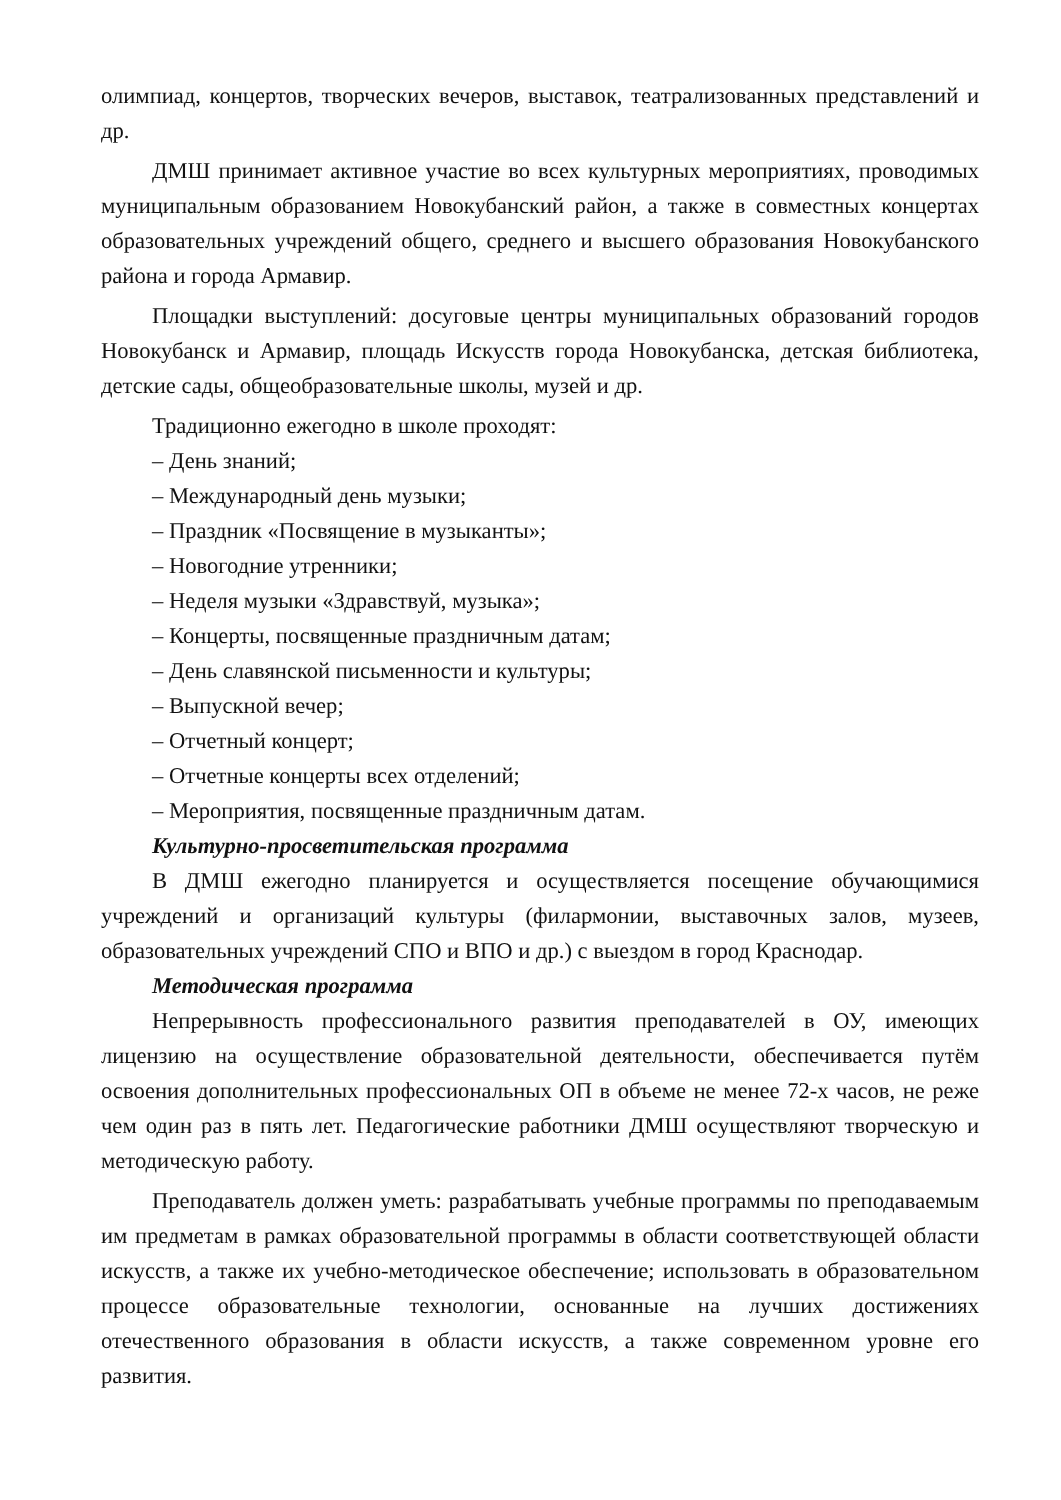олимпиад, концертов, творческих вечеров, выставок, театрализованных представлений и др.
ДМШ принимает активное участие во всех культурных мероприятиях, проводимых муниципальным образованием Новокубанский район, а также в совместных концертах образовательных учреждений общего, среднего и высшего образования Новокубанского района и города Армавир.
Площадки выступлений: досуговые центры муниципальных образований городов Новокубанск и Армавир, площадь Искусств города Новокубанска, детская библиотека, детские сады, общеобразовательные школы, музей и др.
Традиционно ежегодно в школе проходят:
– День знаний;
– Международный день музыки;
– Праздник «Посвящение в музыканты»;
– Новогодние утренники;
– Неделя музыки «Здравствуй, музыка»;
– Концерты, посвященные праздничным датам;
– День славянской письменности и культуры;
– Выпускной вечер;
– Отчетный концерт;
– Отчетные концерты всех отделений;
– Мероприятия, посвященные праздничным датам.
Культурно-просветительская программа
В ДМШ ежегодно планируется и осуществляется посещение обучающимися учреждений и организаций культуры (филармонии, выставочных залов, музеев, образовательных учреждений СПО и ВПО и др.) с выездом в город Краснодар.
Методическая программа
Непрерывность профессионального развития преподавателей в ОУ, имеющих лицензию на осуществление образовательной деятельности, обеспечивается путём освоения дополнительных профессиональных ОП в объеме не менее 72-х часов, не реже чем один раз в пять лет. Педагогические работники ДМШ осуществляют творческую и методическую работу.
Преподаватель должен уметь: разрабатывать учебные программы по преподаваемым им предметам в рамках образовательной программы в области соответствующей области искусств, а также их учебно-методическое обеспечение; использовать в образовательном процессе образовательные технологии, основанные на лучших достижениях отечественного образования в области искусств, а также современном уровне его развития.